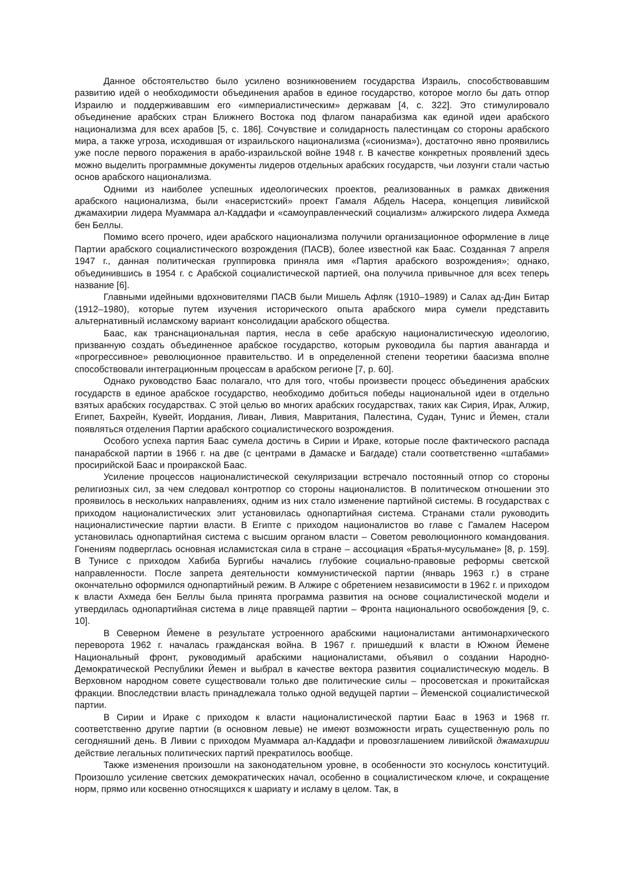Данное обстоятельство было усилено возникновением государства Израиль, способствовавшим развитию идей о необходимости объединения арабов в единое государство, которое могло бы дать отпор Израилю и поддерживавшим его «империалистическим» державам [4, с. 322]. Это стимулировало объединение арабских стран Ближнего Востока под флагом панарабизма как единой идеи арабского национализма для всех арабов [5, с. 186]. Сочувствие и солидарность палестинцам со стороны арабского мира, а также угроза, исходившая от израильского национализма («сионизма»), достаточно явно проявились уже после первого поражения в арабо-израильской войне 1948 г. В качестве конкретных проявлений здесь можно выделить программные документы лидеров отдельных арабских государств, чьи лозунги стали частью основ арабского национализма.
Одними из наиболее успешных идеологических проектов, реализованных в рамках движения арабского национализма, были «насеристский» проект Гамаля Абдель Насера, концепция ливийской джамахирии лидера Муаммара ал-Каддафи и «самоуправленческий социализм» алжирского лидера Ахмеда бен Беллы.
Помимо всего прочего, идеи арабского национализма получили организационное оформление в лице Партии арабского социалистического возрождения (ПАСВ), более известной как Баас. Созданная 7 апреля 1947 г., данная политическая группировка приняла имя «Партия арабского возрождения»; однако, объединившись в 1954 г. с Арабской социалистической партией, она получила привычное для всех теперь название [6].
Главными идейными вдохновителями ПАСВ были Мишель Афляк (1910–1989) и Салах ад-Дин Битар (1912–1980), которые путем изучения исторического опыта арабского мира сумели представить альтернативный исламскому вариант консолидации арабского общества.
Баас, как транснациональная партия, несла в себе арабскую националистическую идеологию, призванную создать объединенное арабское государство, которым руководила бы партия авангарда и «прогрессивное» революционное правительство. И в определенной степени теоретики баасизма вполне способствовали интеграционным процессам в арабском регионе [7, p. 60].
Однако руководство Баас полагало, что для того, чтобы произвести процесс объединения арабских государств в единое арабское государство, необходимо добиться победы национальной идеи в отдельно взятых арабских государствах. С этой целью во многих арабских государствах, таких как Сирия, Ирак, Алжир, Египет, Бахрейн, Кувейт, Иордания, Ливан, Ливия, Мавритания, Палестина, Судан, Тунис и Йемен, стали появляться отделения Партии арабского социалистического возрождения.
Особого успеха партия Баас сумела достичь в Сирии и Ираке, которые после фактического распада панарабской партии в 1966 г. на две (с центрами в Дамаске и Багдаде) стали соответственно «штабами» просирийской Баас и проиракской Баас.
Усиление процессов националистической секуляризации встречало постоянный отпор со стороны религиозных сил, за чем следовал контротпор со стороны националистов. В политическом отношении это проявилось в нескольких направлениях, одним из них стало изменение партийной системы. В государствах с приходом националистических элит установилась однопартийная система. Странами стали руководить националистические партии власти. В Египте с приходом националистов во главе с Гамалем Насером установилась однопартийная система с высшим органом власти – Советом революционного командования. Гонениям подверглась основная исламистская сила в стране – ассоциация «Братья-мусульмане» [8, p. 159]. В Тунисе с приходом Хабиба Бургибы начались глубокие социально-правовые реформы светской направленности. После запрета деятельности коммунистической партии (январь 1963 г.) в стране окончательно оформился однопартийный режим. В Алжире с обретением независимости в 1962 г. и приходом к власти Ахмеда бен Беллы была принята программа развития на основе социалистической модели и утвердилась однопартийная система в лице правящей партии – Фронта национального освобождения [9, с. 10].
В Северном Йемене в результате устроенного арабскими националистами антимонархического переворота 1962 г. началась гражданская война. В 1967 г. пришедший к власти в Южном Йемене Национальный фронт, руководимый арабскими националистами, объявил о создании Народно-Демократической Республики Йемен и выбрал в качестве вектора развития социалистическую модель. В Верховном народном совете существовали только две политические силы – просоветская и прокитайская фракции. Впоследствии власть принадлежала только одной ведущей партии – Йеменской социалистической партии.
В Сирии и Ираке с приходом к власти националистической партии Баас в 1963 и 1968 гг. соответственно другие партии (в основном левые) не имеют возможности играть существенную роль по сегодняшний день. В Ливии с приходом Муаммара ал-Каддафи и провозглашением ливийской джамахирии действие легальных политических партий прекратилось вообще.
Также изменения произошли на законодательном уровне, в особенности это коснулось конституций. Произошло усиление светских демократических начал, особенно в социалистическом ключе, и сокращение норм, прямо или косвенно относящихся к шариату и исламу в целом. Так, в